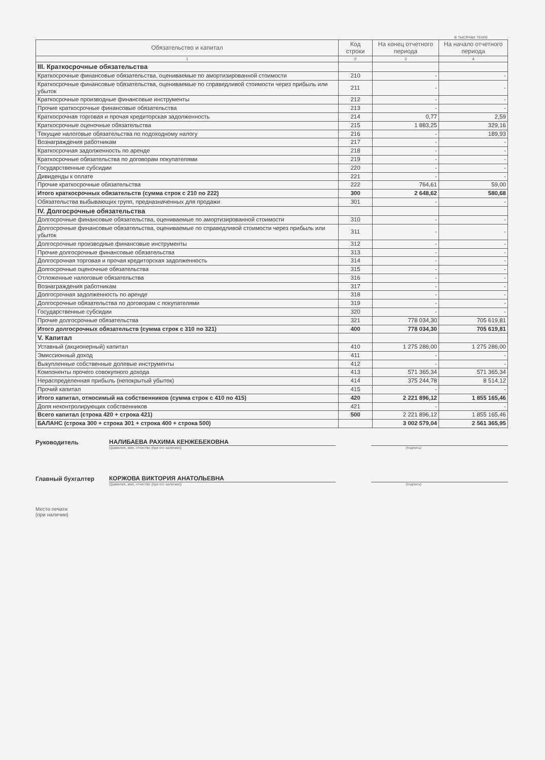в тысячах тенге
| Обязательство и капитал | Код строки | На конец отчетного периода | На начало отчетного периода |
| --- | --- | --- | --- |
| 1 | 2 | 3 | 4 |
| III. Краткосрочные обязательства | | | |
| Краткосрочные финансовые обязательства, оцениваемые по амортизированной стоимости | 210 | - | - |
| Краткосрочные финансовые обязательства, оцениваемые по справедливой стоимости через прибыль или убыток | 211 | - | - |
| Краткосрочные производные финансовые инструменты | 212 | - | - |
| Прочие краткосрочные финансовые обязательства | 213 | - | - |
| Краткосрочная торговая и прочая кредиторская задолженность | 214 | 0,77 | 2,59 |
| Краткосрочные оценочные обязательства | 215 | 1 883,25 | 329,16 |
| Текущие налоговые обязательства по подоходному налогу | 216 | - | 189,93 |
| Вознаграждения работникам | 217 | - | - |
| Краткосрочная задолженность по аренде | 218 | - | - |
| Краткосрочные обязательства по договорам покупателями | 219 | - | - |
| Государственные субсидии | 220 | - | - |
| Дивиденды к оплате | 221 | - | - |
| Прочие краткосрочные обязательства | 222 | 764,61 | 59,00 |
| Итого краткосрочных обязательств (сумма строк с 210 по 222) | 300 | 2 648,62 | 580,68 |
| Обязательства выбывающих групп, предназначенных для продажи | 301 | - | - |
| IV. Долгосрочные обязательства | | | |
| Долгосрочные финансовые обязательства, оцениваемые по амортизированной стоимости | 310 | - | - |
| Долгосрочные финансовые обязательства, оцениваемые по справедливой стоимости через прибыль или убыток | 311 | - | - |
| Долгосрочные производные финансовые инструменты | 312 | - | - |
| Прочие долгосрочные финансовые обязательства | 313 | - | - |
| Долгосрочная торговая и прочая кредиторская задолженность | 314 | - | - |
| Долгосрочные оценочные обязательства | 315 | - | - |
| Отложенные налоговые обязательства | 316 | - | - |
| Вознаграждения работникам | 317 | - | - |
| Долгосрочная задолженность по аренде | 318 | - | - |
| Долгосрочные обязательства по договорам с покупателями | 319 | - | - |
| Государственные субсидии | 320 | - | - |
| Прочие долгосрочные обязательства | 321 | 778 034,30 | 705 619,81 |
| Итого долгосрочных обязательств (сумма строк с 310 по 321) | 400 | 778 034,30 | 705 619,81 |
| V. Капитал | | | |
| Уставный (акционерный) капитал | 410 | 1 275 286,00 | 1 275 286,00 |
| Эмиссионный доход | 411 | - | - |
| Выкупленные собственные долевые инструменты | 412 | - | - |
| Компоненты прочего совокупного дохода | 413 | 571 365,34 | 571 365,34 |
| Нераспределенная прибыль (непокрытый убыток) | 414 | 375 244,78 | 8 514,12 |
| Прочий капитал | 415 | - | - |
| Итого капитал, относимый на собственников (сумма строк с 410 по 415) | 420 | 2 221 896,12 | 1 855 165,46 |
| Доля неконтролирующих собственников | 421 | - | - |
| Всего капитал (строка 420 + строка 421) | 500 | 2 221 896,12 | 1 855 165,46 |
| БАЛАНС (строка 300 + строка 301 + строка 400 + строка 500) | | 3 002 579,04 | 2 561 365,95 |
Руководитель
НАЛИБАЕВА РАХИМА КЕНЖЕБЕКОВНА
(фамилия, имя, отчество (при его наличии)) (подпись)
Главный бухгалтер
КОРЖОВА ВИКТОРИЯ АНАТОЛЬЕВНА
(фамилия, имя, отчество (при его наличии)) (подпись)
Место печати
(при наличии)